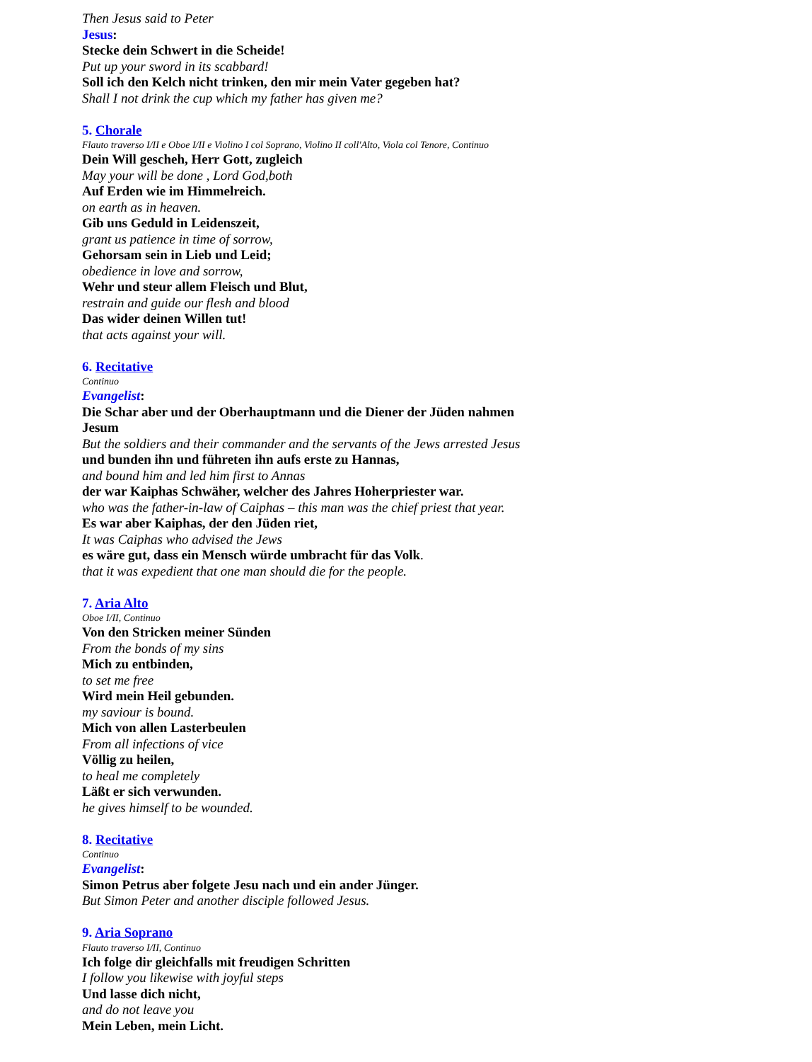Then Jesus said to Peter
Jesus:
Stecke dein Schwert in die Scheide!
Put up your sword in its scabbard!
Soll ich den Kelch nicht trinken, den mir mein Vater gegeben hat?
Shall I not drink the cup which my father has given me?
5. Chorale
Flauto traverso I/II e Oboe I/II e Violino I col Soprano, Violino II coll'Alto, Viola col Tenore, Continuo
Dein Will gescheh, Herr Gott, zugleich
May your will be done , Lord God,both
Auf Erden wie im Himmelreich.
on earth as in heaven.
Gib uns Geduld in Leidenszeit,
grant us patience in time of sorrow,
Gehorsam sein in Lieb und Leid;
obedience in love and sorrow,
Wehr und steur allem Fleisch und Blut,
restrain and guide our flesh and blood
Das wider deinen Willen tut!
that acts against your will.
6. Recitative
Continuo
Evangelist:
Die Schar aber und der Oberhauptmann und die Diener der Jüden nahmen
Jesum
But the soldiers and their commander and the servants of the Jews arrested Jesus
und bunden ihn und führeten ihn aufs erste zu Hannas,
and bound him and led him first to Annas
der war Kaiphas Schwäher, welcher des Jahres Hoherpriester war.
who was the father-in-law of Caiphas – this man was the chief priest that year.
Es war aber Kaiphas, der den Jüden riet,
It was Caiphas who advised the Jews
es wäre gut, dass ein Mensch würde umbracht für das Volk.
that it was expedient that one man should die for the people.
7. Aria Alto
Oboe I/II, Continuo
Von den Stricken meiner Sünden
From the bonds of my sins
Mich zu entbinden,
to set me free
Wird mein Heil gebunden.
my saviour is bound.
Mich von allen Lasterbeulen
From all infections of vice
Völlig zu heilen,
to heal me completely
Läßt er sich verwunden.
he gives himself to be wounded.
8. Recitative
Continuo
Evangelist:
Simon Petrus aber folgete Jesu nach und ein ander Jünger.
But Simon Peter and another disciple followed Jesus.
9. Aria Soprano
Flauto traverso I/II, Continuo
Ich folge dir gleichfalls mit freudigen Schritten
I follow you likewise with joyful steps
Und lasse dich nicht,
and do not leave you
Mein Leben, mein Licht.